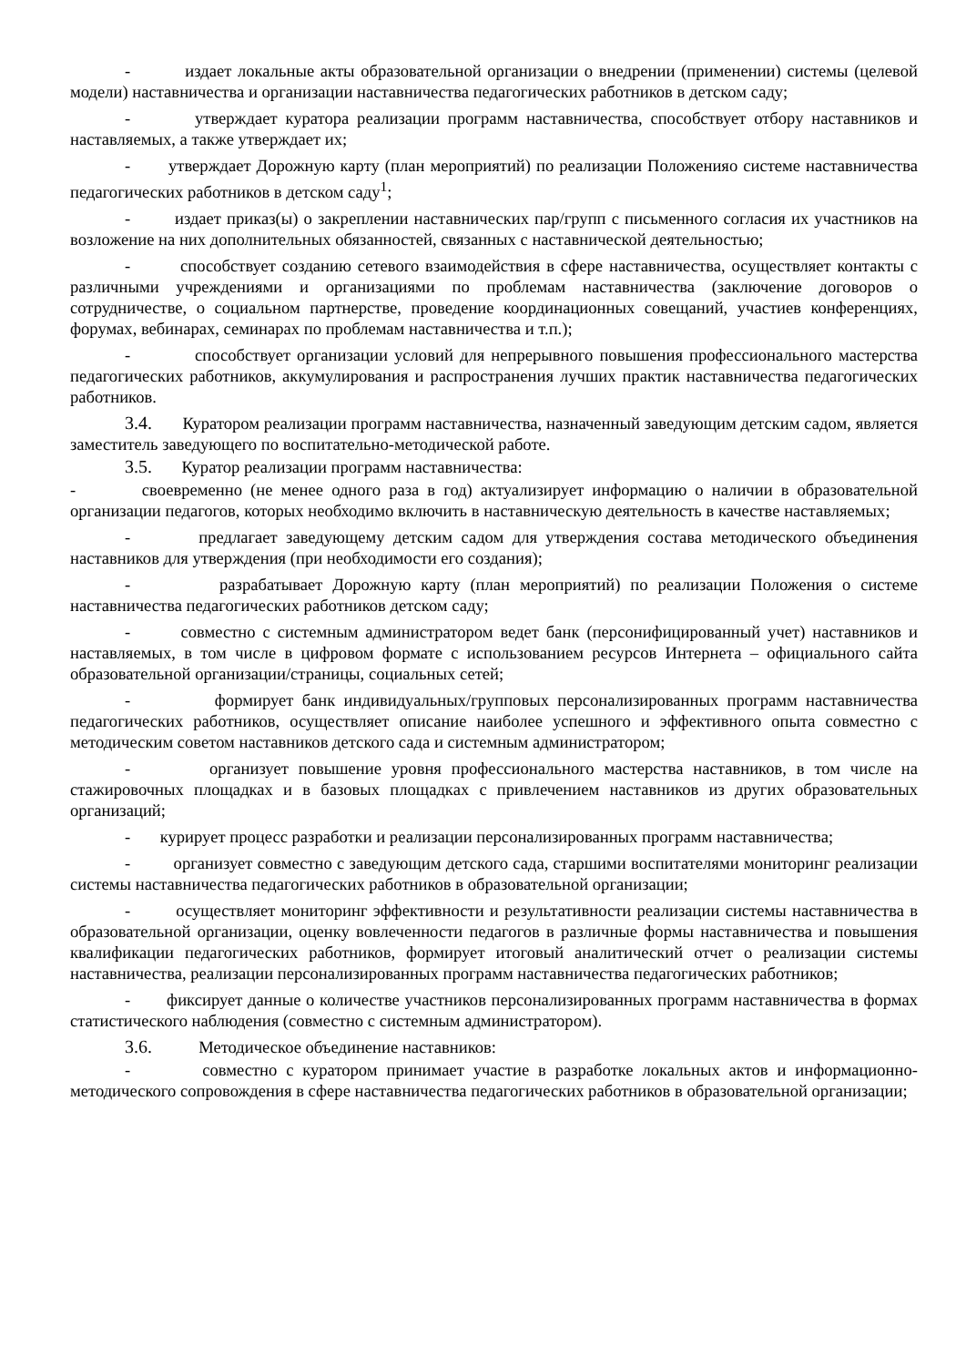- издает локальные акты образовательной организации о внедрении (применении) системы (целевой модели) наставничества и организации наставничества педагогических работников в детском саду;
- утверждает куратора реализации программ наставничества, способствует отбору наставников и наставляемых, а также утверждает их;
- утверждает Дорожную карту (план мероприятий) по реализации Положенияо системе наставничества педагогических работников в детском саду<sup>1</sup>;
- издает приказ(ы) о закреплении наставнических пар/групп с письменного согласия их участников на возложение на них дополнительных обязанностей, связанных с наставнической деятельностью;
- способствует созданию сетевого взаимодействия в сфере наставничества, осуществляет контакты с различными учреждениями и организациями по проблемам наставничества (заключение договоров о сотрудничестве, о социальном партнерстве, проведение координационных совещаний, участиев конференциях, форумах, вебинарах, семинарах по проблемам наставничества и т.п.);
- способствует организации условий для непрерывного повышения профессионального мастерства педагогических работников, аккумулирования и распространения лучших практик наставничества педагогических работников.
3.4. Куратором реализации программ наставничества, назначенный заведующим детским садом, является заместитель заведующего по воспитательно-методической работе.
3.5. Куратор реализации программ наставничества:
- своевременно (не менее одного раза в год) актуализирует информацию о наличии в образовательной организации педагогов, которых необходимо включить в наставническую деятельность в качестве наставляемых;
- предлагает заведующему детским садом для утверждения состава методического объединения наставников для утверждения (при необходимости его создания);
- разрабатывает Дорожную карту (план мероприятий) по реализации Положения о системе наставничества педагогических работников детском саду;
- совместно с системным администратором ведет банк (персонифицированный учет) наставников и наставляемых, в том числе в цифровом формате с использованием ресурсов Интернета – официального сайта образовательной организации/страницы, социальных сетей;
- формирует банк индивидуальных/групповых персонализированных программ наставничества педагогических работников, осуществляет описание наиболее успешного и эффективного опыта совместно с методическим советом наставников детского сада и системным администратором;
- организует повышение уровня профессионального мастерства наставников, в том числе на стажировочных площадках и в базовых площадках с привлечением наставников из других образовательных организаций;
- курирует процесс разработки и реализации персонализированных программ наставничества;
- организует совместно с заведующим детского сада, старшими воспитателями мониторинг реализации системы наставничества педагогических работников в образовательной организации;
- осуществляет мониторинг эффективности и результативности реализации системы наставничества в образовательной организации, оценку вовлеченности педагогов в различные формы наставничества и повышения квалификации педагогических работников, формирует итоговый аналитический отчет о реализации системы наставничества, реализации персонализированных программ наставничества педагогических работников;
- фиксирует данные о количестве участников персонализированных программ наставничества в формах статистического наблюдения (совместно с системным администратором).
3.6. Методическое объединение наставников:
- совместно с куратором принимает участие в разработке локальных актов и информационно-методического сопровождения в сфере наставничества педагогических работников в образовательной организации;